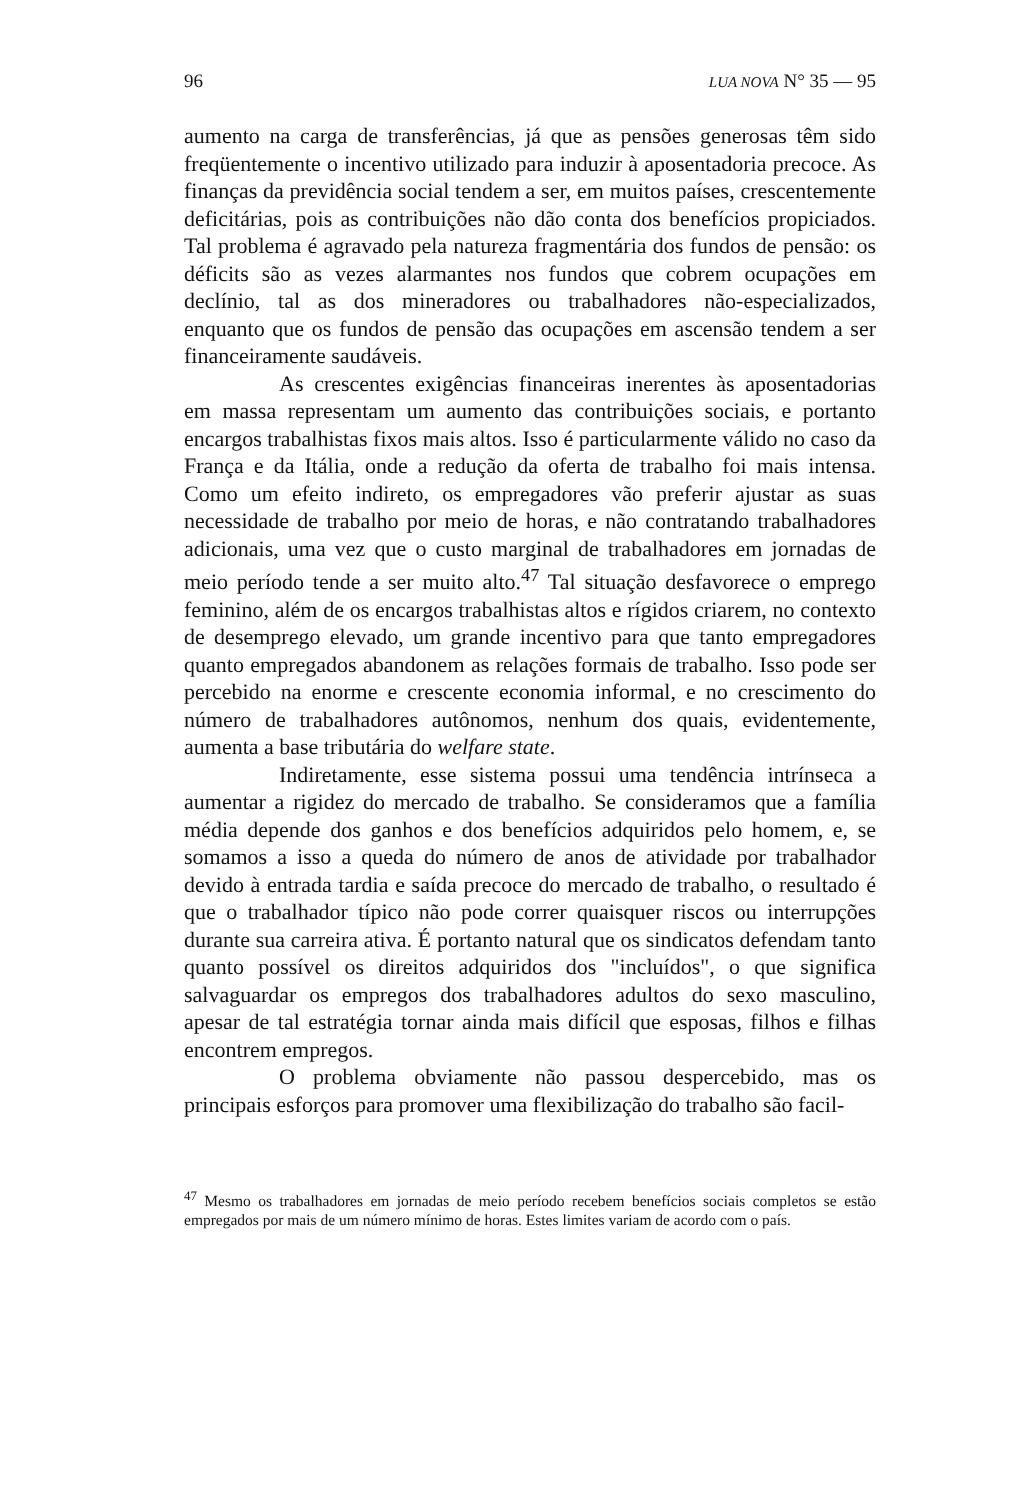96 LUA NOVA N° 35 — 95
aumento na carga de transferências, já que as pensões generosas têm sido freqüentemente o incentivo utilizado para induzir à aposentadoria precoce. As finanças da previdência social tendem a ser, em muitos países, crescentemente deficitárias, pois as contribuições não dão conta dos benefícios propiciados. Tal problema é agravado pela natureza fragmentária dos fundos de pensão: os déficits são as vezes alarmantes nos fundos que cobrem ocupações em declínio, tal as dos mineradores ou trabalhadores não-especializados, enquanto que os fundos de pensão das ocupações em ascensão tendem a ser financeiramente saudáveis.
As crescentes exigências financeiras inerentes às aposentadorias em massa representam um aumento das contribuições sociais, e portanto encargos trabalhistas fixos mais altos. Isso é particularmente válido no caso da França e da Itália, onde a redução da oferta de trabalho foi mais intensa. Como um efeito indireto, os empregadores vão preferir ajustar as suas necessidade de trabalho por meio de horas, e não contratando trabalhadores adicionais, uma vez que o custo marginal de trabalhadores em jornadas de meio período tende a ser muito alto.<sup>47</sup> Tal situação desfavorece o emprego feminino, além de os encargos trabalhistas altos e rígidos criarem, no contexto de desemprego elevado, um grande incentivo para que tanto empregadores quanto empregados abandonem as relações formais de trabalho. Isso pode ser percebido na enorme e crescente economia informal, e no crescimento do número de trabalhadores autônomos, nenhum dos quais, evidentemente, aumenta a base tributária do welfare state.
Indiretamente, esse sistema possui uma tendência intrínseca a aumentar a rigidez do mercado de trabalho. Se consideramos que a família média depende dos ganhos e dos benefícios adquiridos pelo homem, e, se somamos a isso a queda do número de anos de atividade por trabalhador devido à entrada tardia e saída precoce do mercado de trabalho, o resultado é que o trabalhador típico não pode correr quaisquer riscos ou interrupções durante sua carreira ativa. É portanto natural que os sindicatos defendam tanto quanto possível os direitos adquiridos dos "incluídos", o que significa salvaguardar os empregos dos trabalhadores adultos do sexo masculino, apesar de tal estratégia tornar ainda mais difícil que esposas, filhos e filhas encontrem empregos.
O problema obviamente não passou despercebido, mas os principais esforços para promover uma flexibilização do trabalho são facil-
<sup>47</sup> Mesmo os trabalhadores em jornadas de meio período recebem benefícios sociais completos se estão empregados por mais de um número mínimo de horas. Estes limites variam de acordo com o país.